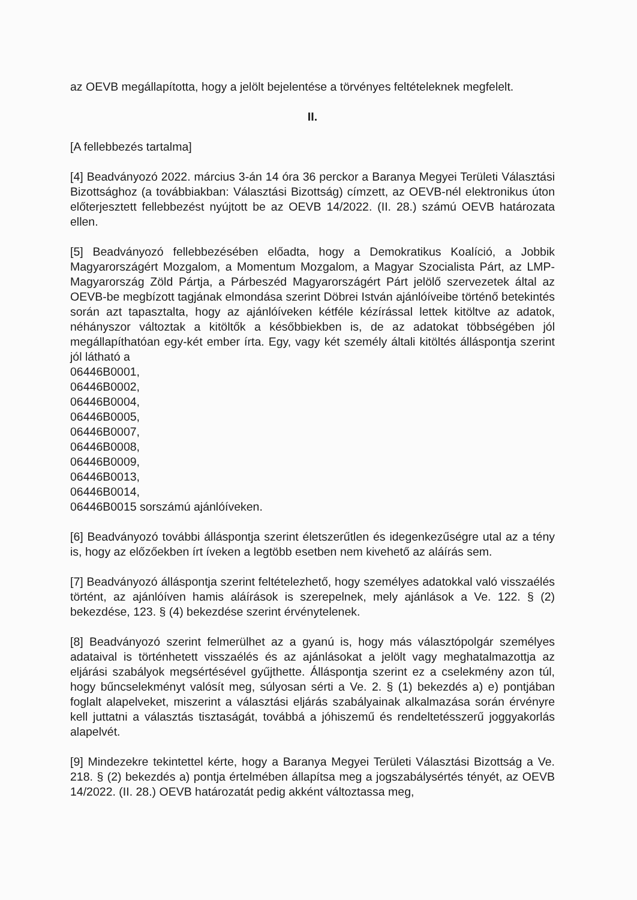az OEVB megállapította, hogy a jelölt bejelentése a törvényes feltételeknek megfelelt.
II.
[A fellebbezés tartalma]
[4] Beadványozó 2022. március 3-án 14 óra 36 perckor a Baranya Megyei Területi Választási Bizottsághoz (a továbbiakban: Választási Bizottság) címzett, az OEVB-nél elektronikus úton előterjesztett fellebbezést nyújtott be az OEVB 14/2022. (II. 28.) számú OEVB határozata ellen.
[5] Beadványozó fellebbezésében előadta, hogy a Demokratikus Koalíció, a Jobbik Magyarországért Mozgalom, a Momentum Mozgalom, a Magyar Szocialista Párt, az LMP-Magyarország Zöld Pártja, a Párbeszéd Magyarországért Párt jelölő szervezetek által az OEVB-be megbízott tagjának elmondása szerint Döbrei István ajánlóíveibe történő betekintés során azt tapasztalta, hogy az ajánlóíveken kétféle kézírással lettek kitöltve az adatok, néhányszor változtak a kitöltők a későbbiekben is, de az adatokat többségében jól megállapíthatóan egy-két ember írta. Egy, vagy két személy általi kitöltés álláspontja szerint jól látható a
06446B0001,
06446B0002,
06446B0004,
06446B0005,
06446B0007,
06446B0008,
06446B0009,
06446B0013,
06446B0014,
06446B0015 sorszámú ajánlóíveken.
[6] Beadványozó további álláspontja szerint életszerűtlen és idegenkezűségre utal az a tény is, hogy az előzőekben írt íveken a legtöbb esetben nem kivehető az aláírás sem.
[7] Beadványozó álláspontja szerint feltételezhető, hogy személyes adatokkal való visszaélés történt, az ajánlóíven hamis aláírások is szerepelnek, mely ajánlások a Ve. 122. § (2) bekezdése, 123. § (4) bekezdése szerint érvénytelenek.
[8] Beadványozó szerint felmerülhet az a gyanú is, hogy más választópolgár személyes adataival is történhetett visszaélés és az ajánlásokat a jelölt vagy meghatalmazottja az eljárási szabályok megsértésével gyűjthette. Álláspontja szerint ez a cselekmény azon túl, hogy bűncselekményt valósít meg, súlyosan sérti a Ve. 2. § (1) bekezdés a) e) pontjában foglalt alapelveket, miszerint a választási eljárás szabályainak alkalmazása során érvényre kell juttatni a választás tisztaságát, továbbá a jóhiszemű és rendeltetésszerű joggyakorlás alapelvét.
[9] Mindezekre tekintettel kérte, hogy a Baranya Megyei Területi Választási Bizottság a Ve. 218. § (2) bekezdés a) pontja értelmében állapítsa meg a jogszabálysértés tényét, az OEVB 14/2022. (II. 28.) OEVB határozatát pedig akként változtassa meg,